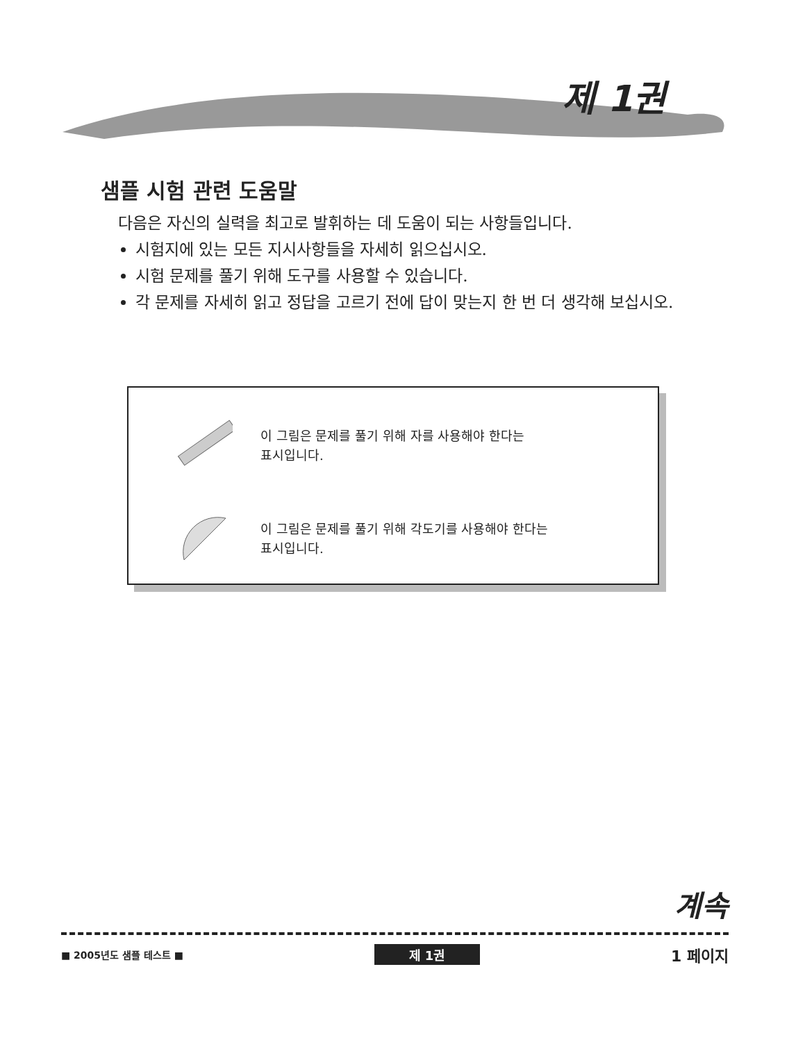제 1권
샘플 시험 관련 도움말
다음은 자신의 실력을 최고로 발휘하는 데 도움이 되는 사항들입니다.
시험지에 있는 모든 지시사항들을 자세히 읽으십시오.
시험 문제를 풀기 위해 도구를 사용할 수 있습니다.
각 문제를 자세히 읽고 정답을 고르기 전에 답이 맞는지 한 번 더 생각해 보십시오.
이 그림은 문제를 풀기 위해 자를 사용해야 한다는
표시입니다.
이 그림은 문제를 풀기 위해 각도기를 사용해야 한다는
표시입니다.
계속
■ 2005년도 샘플 테스트 ■ 제 1권 1 페이지